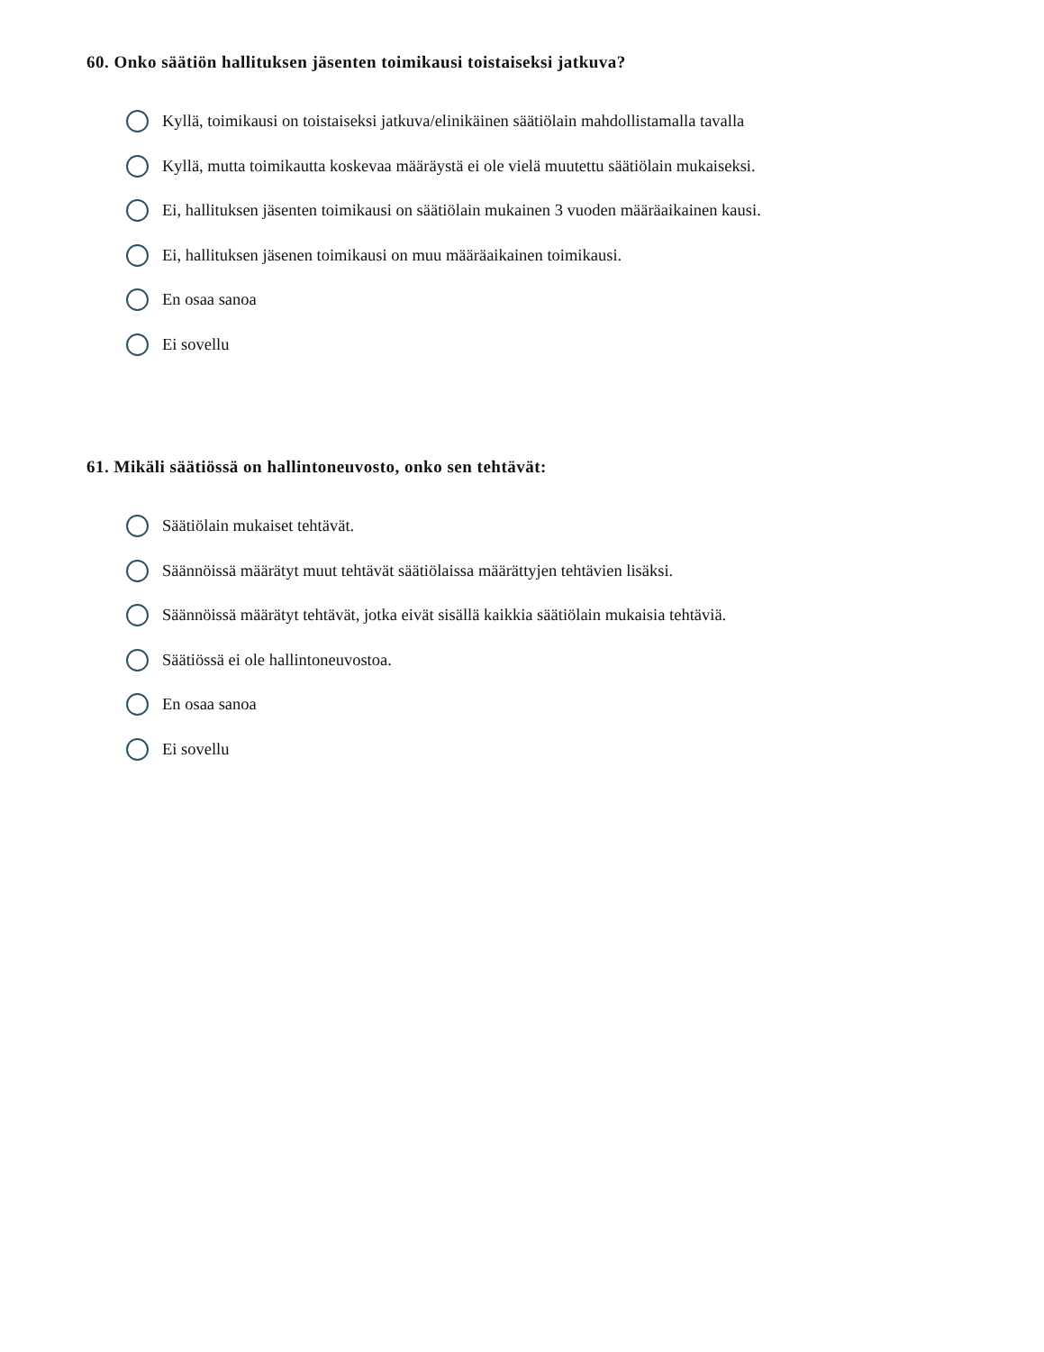60. Onko säätiön hallituksen jäsenten toimikausi toistaiseksi jatkuva?
Kyllä, toimikausi on toistaiseksi jatkuva/elinikäinen säätiölain mahdollistamalla tavalla
Kyllä, mutta toimikautta koskevaa määräystä ei ole vielä muutettu säätiölain mukaiseksi.
Ei, hallituksen jäsenten toimikausi on säätiölain mukainen 3 vuoden määräaikainen kausi.
Ei, hallituksen jäsenen toimikausi on muu määräaikainen toimikausi.
En osaa sanoa
Ei sovellu
61. Mikäli säätiössä on hallintoneuvosto, onko sen tehtävät:
Säätiölain mukaiset tehtävät.
Säännöissä määrätyt muut tehtävät säätiölaissa määrättyjen tehtävien lisäksi.
Säännöissä määrätyt tehtävät, jotka eivät sisällä kaikkia säätiölain mukaisia tehtäviä.
Säätiössä ei ole hallintoneuvostoa.
En osaa sanoa
Ei sovellu